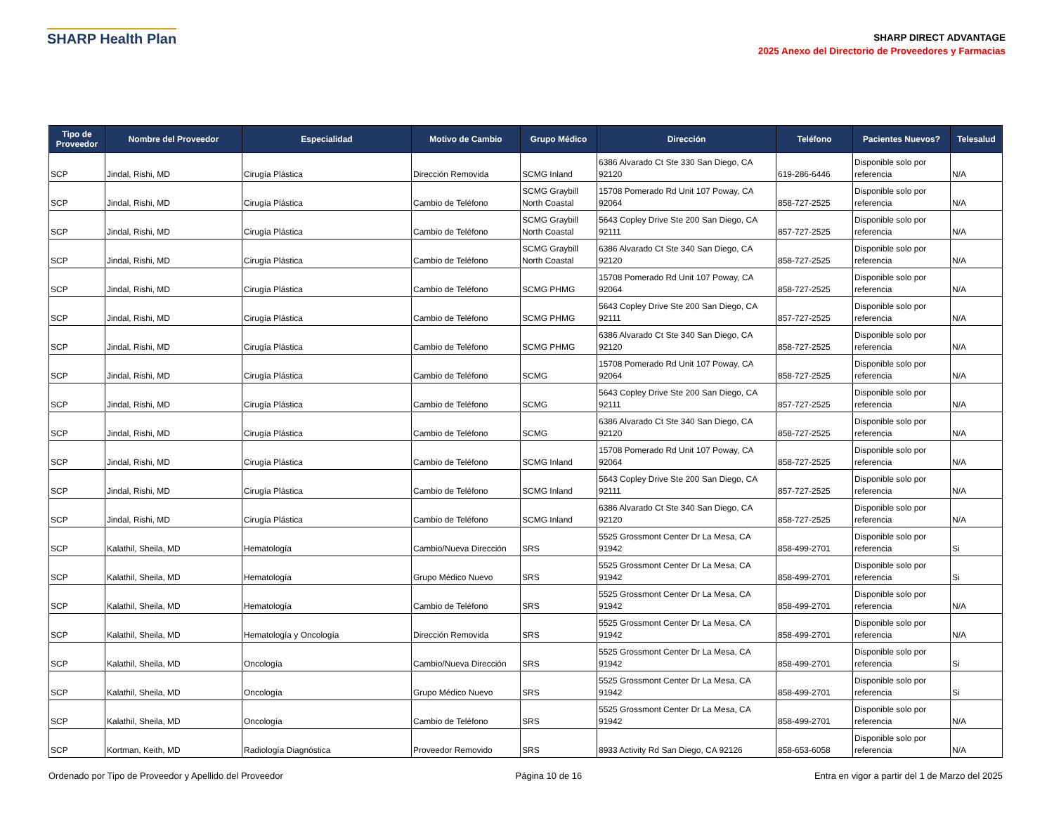SHARP Health Plan
SHARP DIRECT ADVANTAGE
2025 Anexo del Directorio de Proveedores y Farmacias
| Tipo de Proveedor | Nombre del Proveedor | Especialidad | Motivo de Cambio | Grupo Médico | Dirección | Teléfono | Pacientes Nuevos? | Telesalud |
| --- | --- | --- | --- | --- | --- | --- | --- | --- |
| SCP | Jindal, Rishi, MD | Cirugía Plástica | Dirección Removida | SCMG Inland | 6386 Alvarado Ct Ste 330 San Diego, CA 92120 | 619-286-6446 | Disponible solo por referencia | N/A |
| SCP | Jindal, Rishi, MD | Cirugía Plástica | Cambio de Teléfono | SCMG Graybill North Coastal | 15708 Pomerado Rd Unit 107 Poway, CA 92064 | 858-727-2525 | Disponible solo por referencia | N/A |
| SCP | Jindal, Rishi, MD | Cirugía Plástica | Cambio de Teléfono | SCMG Graybill North Coastal | 5643 Copley Drive Ste 200 San Diego, CA 92111 | 857-727-2525 | Disponible solo por referencia | N/A |
| SCP | Jindal, Rishi, MD | Cirugía Plástica | Cambio de Teléfono | SCMG Graybill North Coastal | 6386 Alvarado Ct Ste 340 San Diego, CA 92120 | 858-727-2525 | Disponible solo por referencia | N/A |
| SCP | Jindal, Rishi, MD | Cirugía Plástica | Cambio de Teléfono | SCMG PHMG | 15708 Pomerado Rd Unit 107 Poway, CA 92064 | 858-727-2525 | Disponible solo por referencia | N/A |
| SCP | Jindal, Rishi, MD | Cirugía Plástica | Cambio de Teléfono | SCMG PHMG | 5643 Copley Drive Ste 200 San Diego, CA 92111 | 857-727-2525 | Disponible solo por referencia | N/A |
| SCP | Jindal, Rishi, MD | Cirugía Plástica | Cambio de Teléfono | SCMG PHMG | 6386 Alvarado Ct Ste 340 San Diego, CA 92120 | 858-727-2525 | Disponible solo por referencia | N/A |
| SCP | Jindal, Rishi, MD | Cirugía Plástica | Cambio de Teléfono | SCMG | 15708 Pomerado Rd Unit 107 Poway, CA 92064 | 858-727-2525 | Disponible solo por referencia | N/A |
| SCP | Jindal, Rishi, MD | Cirugía Plástica | Cambio de Teléfono | SCMG | 5643 Copley Drive Ste 200 San Diego, CA 92111 | 857-727-2525 | Disponible solo por referencia | N/A |
| SCP | Jindal, Rishi, MD | Cirugía Plástica | Cambio de Teléfono | SCMG | 6386 Alvarado Ct Ste 340 San Diego, CA 92120 | 858-727-2525 | Disponible solo por referencia | N/A |
| SCP | Jindal, Rishi, MD | Cirugía Plástica | Cambio de Teléfono | SCMG Inland | 15708 Pomerado Rd Unit 107 Poway, CA 92064 | 858-727-2525 | Disponible solo por referencia | N/A |
| SCP | Jindal, Rishi, MD | Cirugía Plástica | Cambio de Teléfono | SCMG Inland | 5643 Copley Drive Ste 200 San Diego, CA 92111 | 857-727-2525 | Disponible solo por referencia | N/A |
| SCP | Jindal, Rishi, MD | Cirugía Plástica | Cambio de Teléfono | SCMG Inland | 6386 Alvarado Ct Ste 340 San Diego, CA 92120 | 858-727-2525 | Disponible solo por referencia | N/A |
| SCP | Kalathil, Sheila, MD | Hematología | Cambio/Nueva Dirección | SRS | 5525 Grossmont Center Dr La Mesa, CA 91942 | 858-499-2701 | Disponible solo por referencia | Si |
| SCP | Kalathil, Sheila, MD | Hematología | Grupo Médico Nuevo | SRS | 5525 Grossmont Center Dr La Mesa, CA 91942 | 858-499-2701 | Disponible solo por referencia | Si |
| SCP | Kalathil, Sheila, MD | Hematología | Cambio de Teléfono | SRS | 5525 Grossmont Center Dr La Mesa, CA 91942 | 858-499-2701 | Disponible solo por referencia | N/A |
| SCP | Kalathil, Sheila, MD | Hematología y Oncología | Dirección Removida | SRS | 5525 Grossmont Center Dr La Mesa, CA 91942 | 858-499-2701 | Disponible solo por referencia | N/A |
| SCP | Kalathil, Sheila, MD | Oncología | Cambio/Nueva Dirección | SRS | 5525 Grossmont Center Dr La Mesa, CA 91942 | 858-499-2701 | Disponible solo por referencia | Si |
| SCP | Kalathil, Sheila, MD | Oncología | Grupo Médico Nuevo | SRS | 5525 Grossmont Center Dr La Mesa, CA 91942 | 858-499-2701 | Disponible solo por referencia | Si |
| SCP | Kalathil, Sheila, MD | Oncología | Cambio de Teléfono | SRS | 5525 Grossmont Center Dr La Mesa, CA 91942 | 858-499-2701 | Disponible solo por referencia | N/A |
| SCP | Kortman, Keith, MD | Radiología Diagnóstica | Proveedor Removido | SRS | 8933 Activity Rd San Diego, CA 92126 | 858-653-6058 | Disponible solo por referencia | N/A |
Ordenado por Tipo de Proveedor y Apellido del Proveedor Página 10 de 16 Entra en vigor a partir del 1 de Marzo del 2025